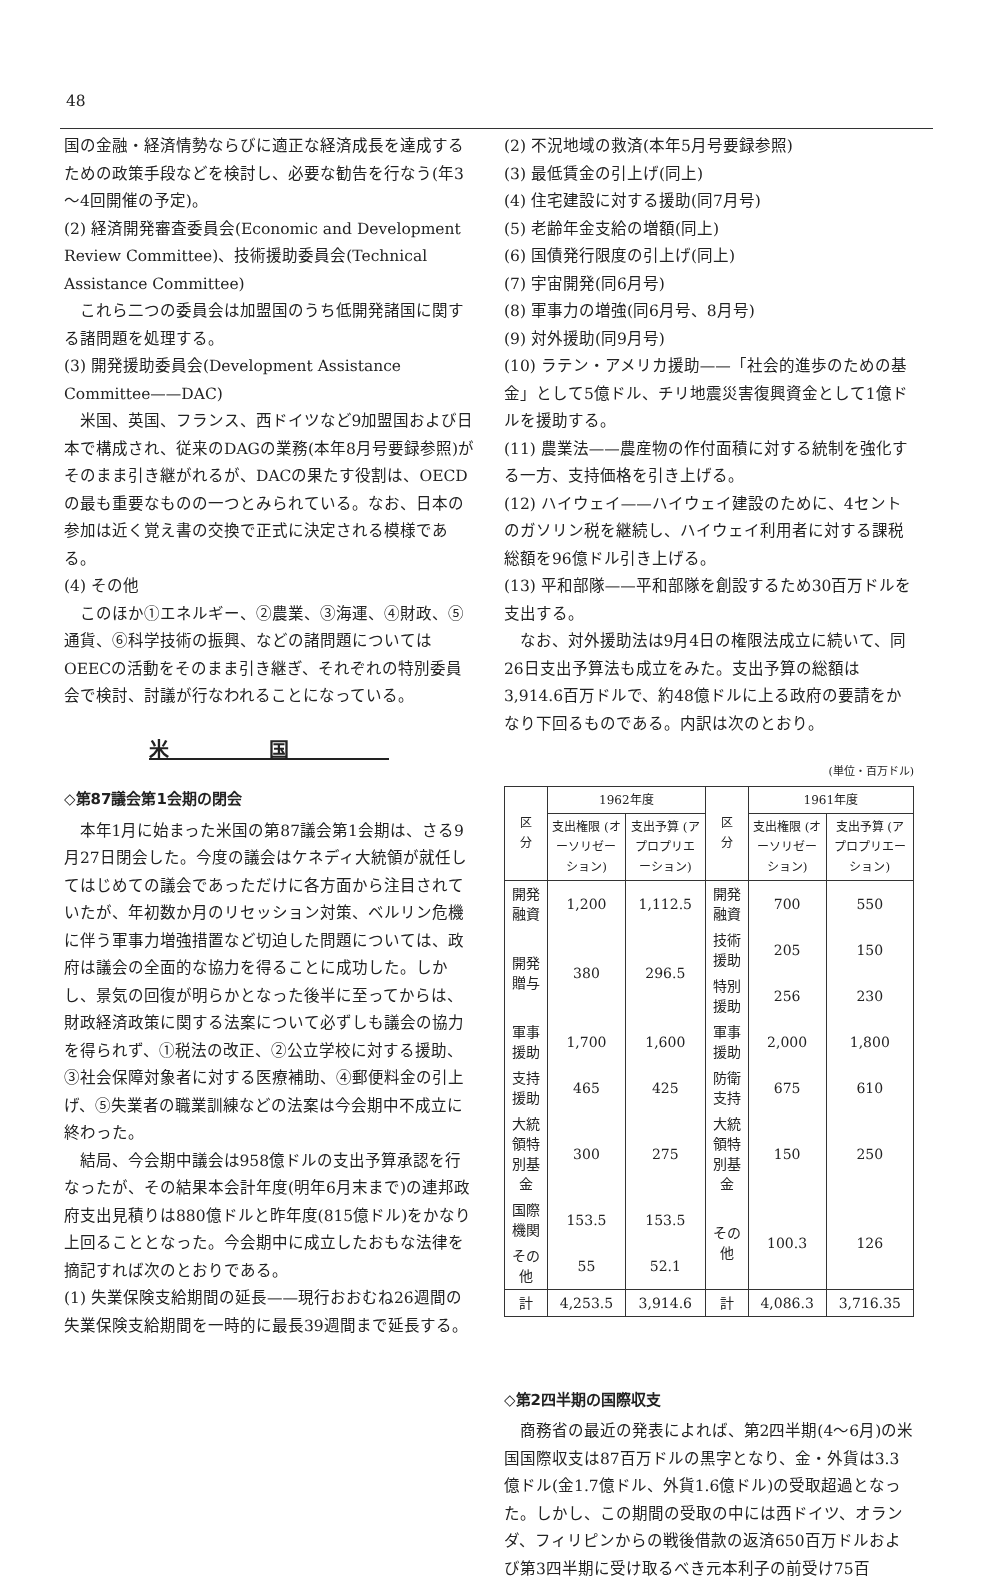48
国の金融・経済情勢ならびに適正な経済成長を達成するための政策手段などを検討し、必要な勧告を行なう(年3～4回開催の予定)。
(2) 経済開発審査委員会(Economic and Development Review Committee)、技術援助委員会(Technical Assistance Committee)
これら二つの委員会は加盟国のうち低開発諸国に関する諸問題を処理する。
(3) 開発援助委員会(Development Assistance Committee——DAC)
米国、英国、フランス、西ドイツなど9加盟国および日本で構成され、従来のDAGの業務(本年8月号要録参照)がそのまま引き継がれるが、DACの果たす役割は、OECDの最も重要なものの一つとみられている。なお、日本の参加は近く覚え書の交換で正式に決定される模様である。
(4) その他
このほか①エネルギー、②農業、③海運、④財政、⑤通貨、⑥科学技術の振興、などの諸問題については OEECの活動をそのまま引き継ぎ、それぞれの特別委員会で検討、討議が行なわれることになっている。
米国
◇第87議会第1会期の閉会
本年1月に始まった米国の第87議会第1会期は、さる9月27日閉会した。今度の議会はケネディ大統領が就任してはじめての議会であっただけに各方面から注目されていたが、年初数か月のリセッション対策、ベルリン危機に伴う軍事力増強措置など切迫した問題については、政府は議会の全面的な協力を得ることに成功した。しかし、景気の回復が明らかとなった後半に至ってからは、財政経済政策に関する法案について必ずしも議会の協力を得られず、①税法の改正、②公立学校に対する援助、③社会保障対象者に対する医療補助、④郵便料金の引上げ、⑤失業者の職業訓練などの法案は今会期中不成立に終わった。
結局、今会期中議会は958億ドルの支出予算承認を行なったが、その結果本会計年度(明年6月末まで)の連邦政府支出見積りは880億ドルと昨年度(815億ドル)をかなり上回ることとなった。今会期中に成立したおもな法律を摘記すれば次のとおりである。
(1) 失業保険支給期間の延長——現行おおむね26週間の失業保険支給期間を一時的に最長39週間まで延長する。
(2) 不況地域の救済(本年5月号要録参照)
(3) 最低賃金の引上げ(同上)
(4) 住宅建設に対する援助(同7月号)
(5) 老齢年金支給の増額(同上)
(6) 国債発行限度の引上げ(同上)
(7) 宇宙開発(同6月号)
(8) 軍事力の増強(同6月号、8月号)
(9) 対外援助(同9月号)
(10) ラテン・アメリカ援助——「社会的進歩のための基金」として5億ドル、チリ地震災害復興資金として1億ドルを援助する。
(11) 農業法——農産物の作付面積に対する統制を強化する一方、支持価格を引き上げる。
(12) ハイウェイ——ハイウェイ建設のために、4セントのガソリン税を継続し、ハイウェイ利用者に対する課税総額を96億ドル引き上げる。
(13) 平和部隊——平和部隊を創設するため30百万ドルを支出する。
なお、対外援助法は9月4日の権限法成立に続いて、同26日支出予算法も成立をみた。支出予算の総額は3,914.6百万ドルで、約48億ドルに上る政府の要請をかなり下回るものである。内訳は次のとおり。
(単位・百万ドル)
| 区 分 | 1962年度 | | 区 分 | 1961年度 | |
| --- | --- | --- | --- | --- | --- |
| | 支出権限 (オーソリゼーション) | 支出予算 (アプロプリエーション) | | 支出権限 (オーソリゼーション) | 支出予算 (アプロプリエーション) |
| 開発融資 | 1,200 | 1,112.5 | 開発融資 | 700 | 550 |
| 開発贈与 | 380 | 296.5 | 技術援助 | 205 | 150 |
| | | | 特別援助 | 256 | 230 |
| 軍事援助 | 1,700 | 1,600 | 軍事援助 | 2,000 | 1,800 |
| 支持援助 | 465 | 425 | 防衛支持 | 675 | 610 |
| 大統領特別基金 | 300 | 275 | 大統領特別基金 | 150 | 250 |
| 国際機関 | 153.5 | 153.5 | その他 | 100.3 | 126 |
| その他 | 55 | 52.1 | | | |
| 計 | 4,253.5 | 3,914.6 | 計 | 4,086.3 | 3,716.35 |
◇第2四半期の国際収支
商務省の最近の発表によれば、第2四半期(4～6月)の米国国際収支は87百万ドルの黒字となり、金・外貨は3.3億ドル(金1.7億ドル、外貨1.6億ドル)の受取超過となった。しかし、この期間の受取の中には西ドイツ、オランダ、フィリピンからの戦後借款の返済650百万ドルおよび第3四半期に受け取るべき元本利子の前受け75百